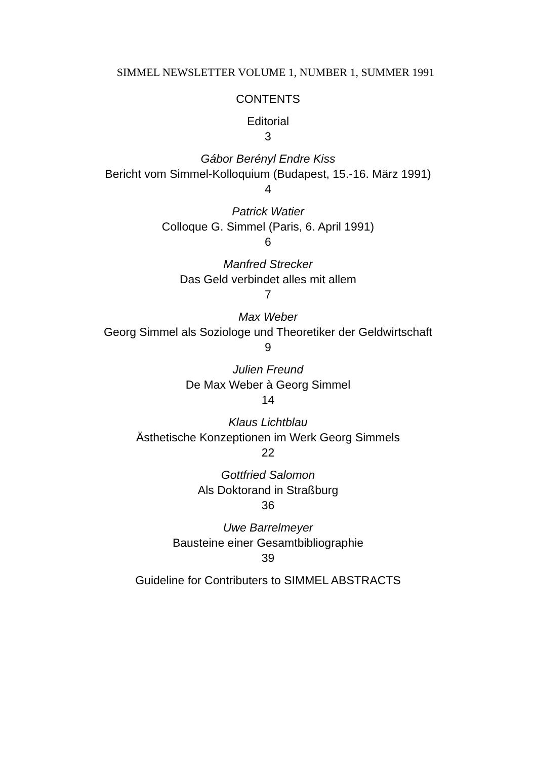SIMMEL NEWSLETTER VOLUME 1, NUMBER 1, SUMMER 1991
CONTENTS
Editorial
3
Gábor Berényl Endre Kiss
Bericht vom Simmel-Kolloquium (Budapest, 15.-16. März 1991)
4
Patrick Watier
Colloque G. Simmel (Paris, 6. April 1991)
6
Manfred Strecker
Das Geld verbindet alles mit allem
7
Max Weber
Georg Simmel als Soziologe und Theoretiker der Geldwirtschaft
9
Julien Freund
De Max Weber à Georg Simmel
14
Klaus Lichtblau
Ästhetische Konzeptionen im Werk Georg Simmels
22
Gottfried Salomon
Als Doktorand in Straßburg
36
Uwe Barrelmeyer
Bausteine einer Gesamtbibliographie
39
Guideline for Contributers to SIMMEL ABSTRACTS